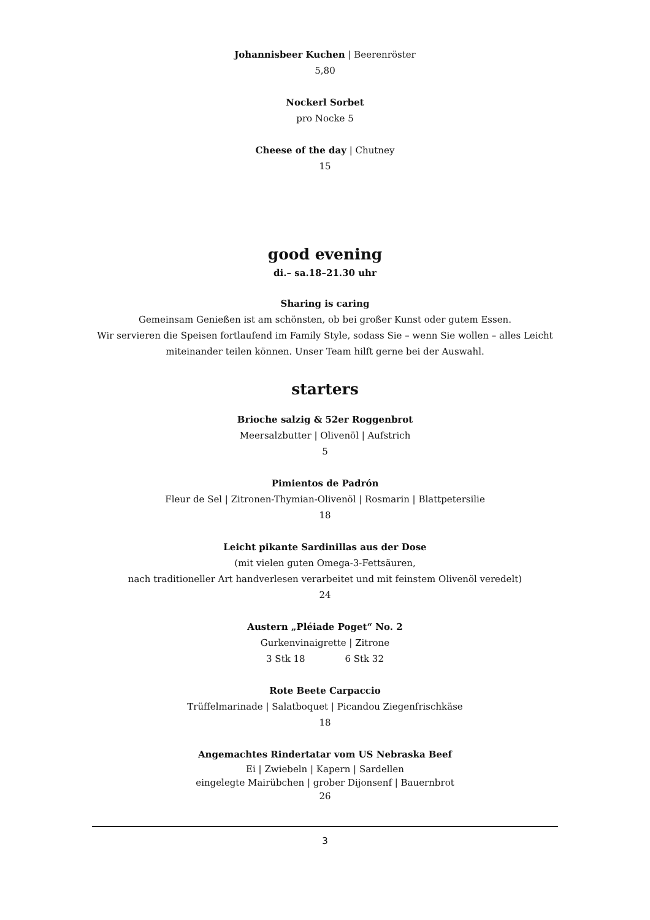Johannisbeer Kuchen | Beerenröster
5,80
Nockerl Sorbet
pro Nocke 5
Cheese of the day | Chutney
15
good evening
di.– sa.18–21.30 uhr
Sharing is caring
Gemeinsam Genießen ist am schönsten, ob bei großer Kunst oder gutem Essen.
Wir servieren die Speisen fortlaufend im Family Style, sodass Sie – wenn Sie wollen – alles Leicht
miteinander teilen können. Unser Team hilft gerne bei der Auswahl.
starters
Brioche salzig & 52er Roggenbrot
Meersalzbutter | Olivenöl | Aufstrich
5
Pimientos de Padrón
Fleur de Sel | Zitronen-Thymian-Olivenöl | Rosmarin | Blattpetersilie
18
Leicht pikante Sardinillas aus der Dose
(mit vielen guten Omega-3-Fettsäuren,
nach traditioneller Art handverlesen verarbeitet und mit feinstem Olivenöl veredelt)
24
Austern „Pléiade Poget“ No. 2
Gurkenvinaigrette | Zitrone
3 Stk 18 6 Stk 32
Rote Beete Carpaccio
Trüffelmarinade | Salatboquet | Picandou Ziegenfrischkäse
18
Angemachtes Rindertatar vom US Nebraska Beef
Ei | Zwiebeln | Kapern | Sardellen
eingelegte Mairübchen | grober Dijonsenf | Bauernbrot
26
3